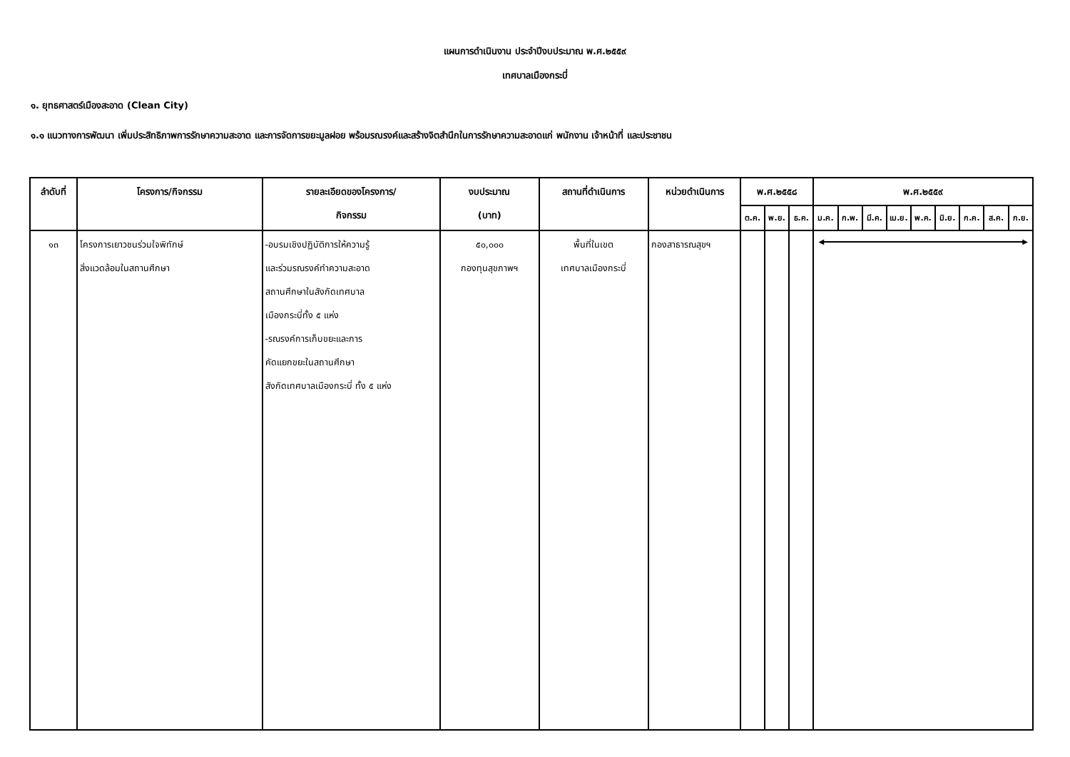แผนการดำเนินงาน ประจำปีงบประมาณ พ.ศ.๒๕๕๙
เทศบาลเมืองกระบี่
๑. ยุทธศาสตร์เมืองสะอาด (Clean City)
๑.๑ แนวทางการพัฒนา เพิ่มประสิทธิภาพการรักษาความสะอาด และการจัดการขยะมูลฝอย พร้อมรณรงค์และสร้างจิตสำนึกในการรักษาความสะอาดแก่ พนักงาน เจ้าหน้าที่ และประชาชน
| ลำดับที่ | โครงการ/กิจกรรม | รายละเอียดของโครงการ/ กิจกรรม | งบประมาณ (บาท) | สถานที่ดำเนินการ | หน่วยดำเนินการ | พ.ศ.๒๕๕๘ | | | พ.ศ.๒๕๕๙ | | | | | | | | |
| --- | --- | --- | --- | --- | --- | --- | --- | --- | --- | --- | --- | --- | --- | --- | --- | --- | --- |
| | | | | | | ต.ค. | พ.ย. | ธ.ค. | ม.ค. | ก.พ. | มี.ค. | เม.ย. | พ.ค. | มิ.ย. | ก.ค. | ส.ค. | ก.ย. |
| ๑๓ | โครงการเยาวชนร่วมใจพิทักษ์ สิ่งแวดล้อมในสถานศึกษา | -อบรมเชิงปฏิบัติการให้ความรู้ และร่วมรณรงค์ทำความสะอาด สถานศึกษาในสังกัดเทศบาล เมืองกระบี่ทั้ง ๕ แห่ง -รณรงค์การเก็บขยะและการ คัดแยกขยะในสถานศึกษา สังกัดเทศบาลเมืองกระบี่ ทั้ง ๕ แห่ง | ๕๐,๐๐๐ กองทุนสุขภาพฯ | พื้นที่ในเขต เทศบาลเมืองกระบี่ | กองสาธารณสุขฯ | | | | ◀ ▶ | | | | | | | | |